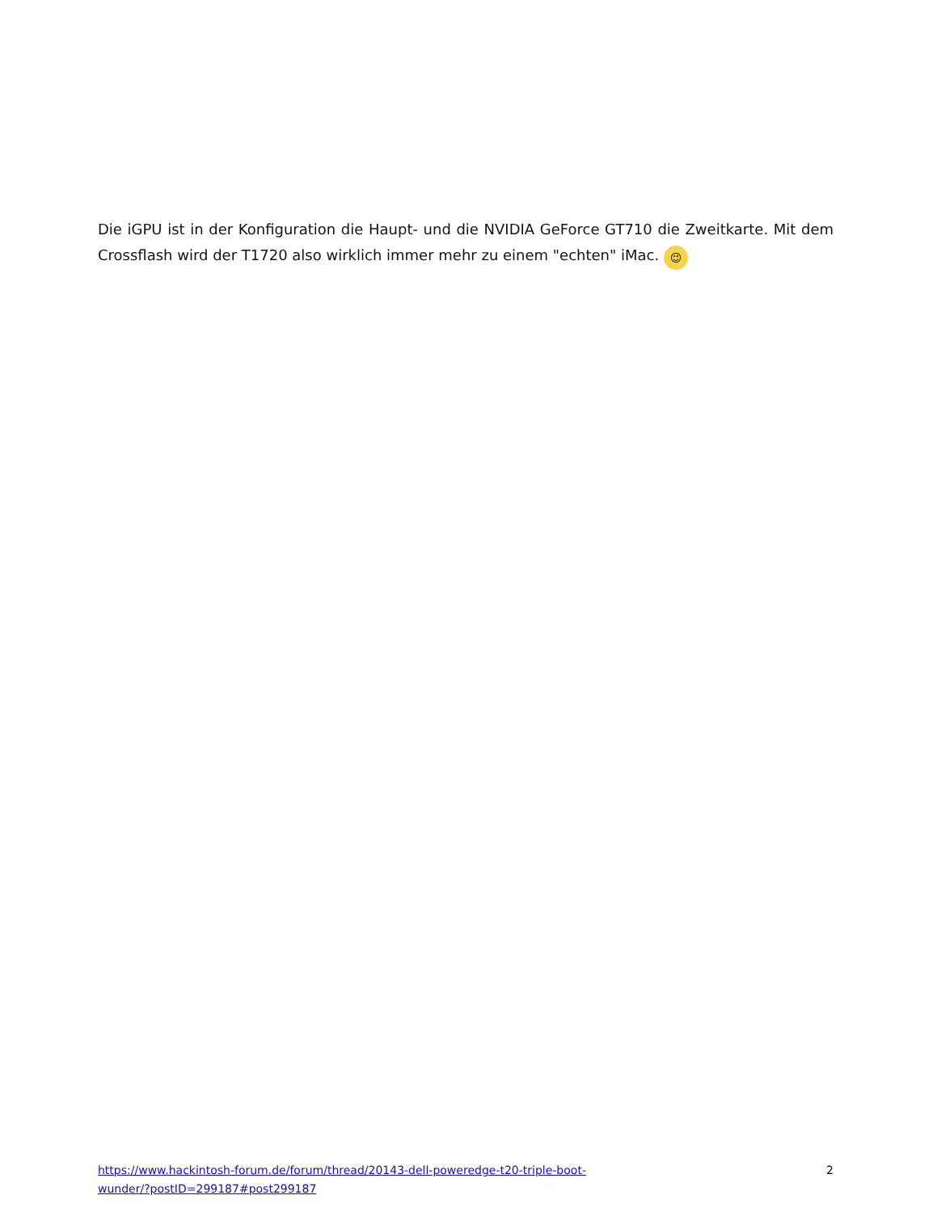Die iGPU ist in der Konfiguration die Haupt- und die NVIDIA GeForce GT710 die Zweitkarte. Mit dem Crossflash wird der T1720 also wirklich immer mehr zu einem "echten" iMac. 😉
https://www.hackintosh-forum.de/forum/thread/20143-dell-poweredge-t20-triple-boot-
wunder/?postID=299187#post299187 2